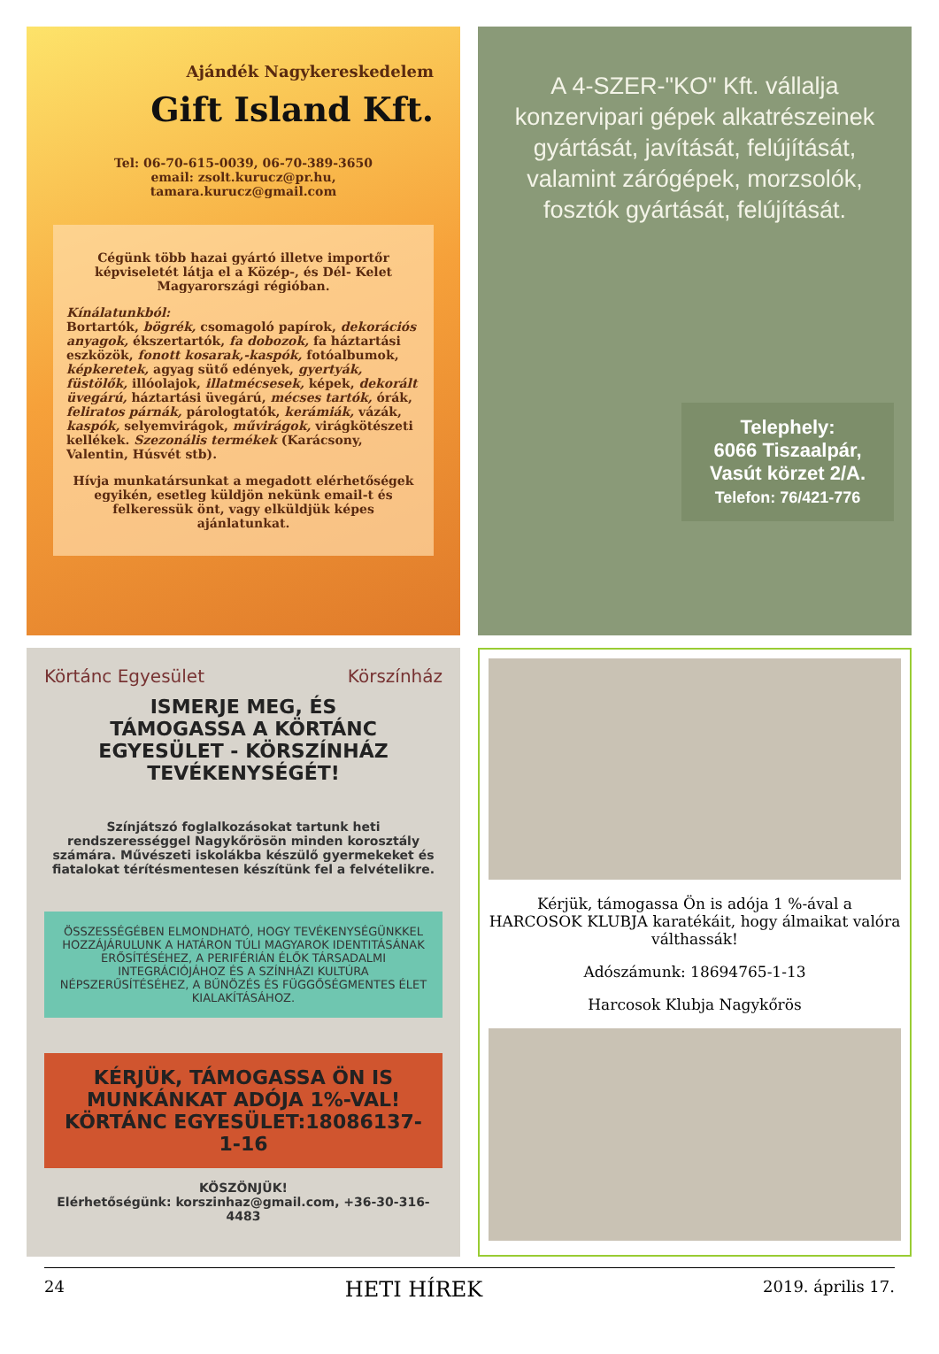Ajándék Nagykereskedelem
Gift Island Kft.
Tel: 06-70-615-0039, 06-70-389-3650
email: zsolt.kurucz@pr.hu,
tamara.kurucz@gmail.com
Cégünk több hazai gyártó illetve importőr képviseletét látja el a Közép-, és Dél- Kelet Magyarországi régióban.
Kínálatunkból:
Bortartók, bögrék, csomagoló papírok, dekorációs anyagok, ékszertartók, fa dobozok, fa háztartási eszközök, fonott kosarak,-kaspók, fotóalbumok, képkeretek, agyag sütő edények, gyertyák, füstölők, illóolajok, illatmécsesek, képek, dekorált üvegárú, háztartási üvegárú, mécses tartók, órák, feliratos párnák, párologtatók, kerámiák, vázák, kaspók, selyemvirágok, művirágok, virágkötészeti kellékek. Szezonális termékek (Karácsony, Valentin, Húsvét stb).
Hívja munkatársunkat a megadott elérhetőségek egyikén, esetleg küldjön nekünk email-t és felkeressük önt, vagy elküldjük képes ajánlatunkat.
A 4-SZER-"KO" Kft. vállalja konzervipari gépek alkatrészeinek gyártását, javítását, felújítását, valamint zárógépek, morzsolók, fosztók gyártását, felújítását.
Telephely:
6066 Tiszaalpár,
Vasút körzet 2/A.
Telefon: 76/421-776
Körtánc Egyesület Körszínház
ISMERJE MEG, ÉS TÁMOGASSA A KÖRTÁNC EGYESÜLET - KÖRSZÍNHÁZ TEVÉKENYSÉGÉT!
Színjátszó foglalkozásokat tartunk heti rendszerességgel Nagykőrösön minden korosztály számára. Művészeti iskolákba készülő gyermekeket és fiatalokat térítésmentesen készítünk fel a felvételikre.
ÖSSZESSÉGÉBEN ELMONDHATÓ, HOGY TEVÉKENYSÉGÜNKKEL HOZZÁJÁRULUNK A HATÁRON TÚLI MAGYAROK IDENTITÁSÁNAK ERŐSÍTÉSÉHEZ, A PERIFÉRIÁN ÉLŐK TÁRSADALMI INTEGRÁCIÓJÁHOZ ÉS A SZÍNHÁZI KULTÚRA NÉPSZERŰSÍTÉSÉHEZ, A BŰNÖZÉS ÉS FÜGGŐSÉGMENTES ÉLET KIALAKÍTÁSÁHOZ.
KÉRJÜK, TÁMOGASSA ÖN IS MUNKÁNKAT ADÓJA 1%-VAL!
KÖRTÁNC EGYESÜLET:18086137-1-16
KÖSZÖNJÜK!
Elérhetőségünk: korszinhaz@gmail.com, +36-30-316-4483
Kérjük, támogassa Ön is adója 1 %-ával a HARCOSOK KLUBJA karatékáit, hogy álmaikat valóra válthassák!
Adószámunk: 18694765-1-13
Harcosok Klubja Nagykőrös
24 HETI HÍREK 2019. április 17.